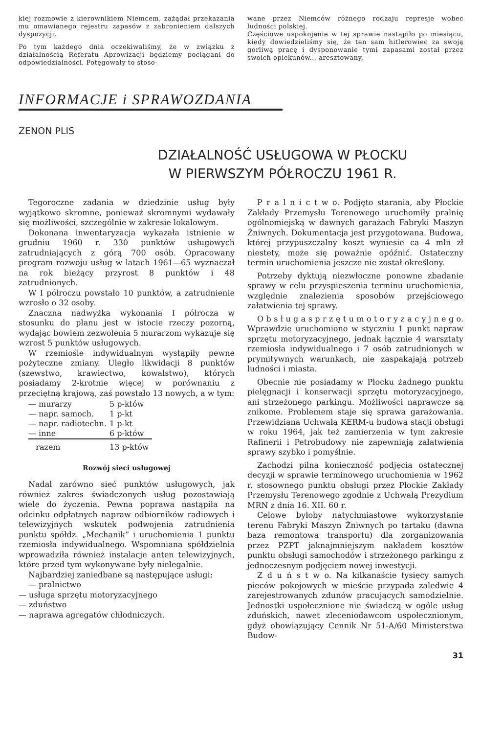kiej rozmowie z kierownikiem Niemcem, zażądał przekazania mu omawianego rejestru zapasów z zabronieniem dalszych dyspozycji.
Po tym każdego dnia oczekiwaliśmy, że w związku z działalnością Referatu Aprowizacji będziemy pociągani do odpowiedzialności. Potęgowały to stoso-
wane przez Niemców różnego rodzaju represje wobec ludności polskiej.
Częściowe uspokojenie w tej sprawie nastąpiło po miesiącu, kiedy dowiedzieliśmy się, że ten sam hitlerowiec za swoją gorliwą pracę i dysponowanie tymi zapasami został przez swoich opiekunów... aresztowany.—
INFORMACJE i SPRAWOZDANIA
ZENON PLIS
DZIAŁALNOŚĆ USŁUGOWA W PŁOCKU
W PIERWSZYM PÓŁROCZU 1961 R.
Tegoroczne zadania w dziedzinie usług były wyjątkowo skromne, ponieważ skromnymi wydawały się możliwości, szczególnie w zakresie lokalowym.
Dokonana inwentaryzacja wykazała istnienie w grudniu 1960 r. 330 punktów usługowych zatrudniających z górą 700 osób. Opracowany program rozwoju usług w latach 1961—65 wyznaczał na rok bieżący przyrost 8 punktów i 48 zatrudnionych.
W I półroczu powstało 10 punktów, a zatrudnienie wzrosło o 32 osoby.
Znaczna nadwyżka wykonania I półrocza w stosunku do planu jest w istocie rzeczy pozorną, wydając bowiem zezwolenia 5 murarzom wykazuje się wzrost 5 punktów usługowych.
W rzemiośle indywidualnym wystąpiły pewne pożyteczne zmiany. Uległo likwidacji 8 punktów (szewstwo, krawiectwo, kowalstwo), których posiadamy 2-krotnie więcej w porównaniu z przeciętną krajową, zaś powstało 13 nowych, a w tym:
| — murarzy | 5 p-któw |
| — napr. samoch. | 1 p-kt |
| — napr. radiotechn. | 1 p-kt |
| — inne | 6 p-któw |
| razem | 13 p-któw |
Rozwój sieci usługowej
Nadal zarówno sieć punktów usługowych, jak również zakres świadczonych usług pozostawiają wiele do życzenia. Pewna poprawa nastąpiła na odcinku odpłatnych napraw odbiorników radiowych i telewizyjnych wskutek podwojenia zatrudnienia punktu spółdz. „Mechanik” i uruchomienia 1 punktu rzemiosła indywidualnego. Wspomniana spółdzielnia wprowadziła również instalacje anten telewizyjnych, które przed tym wykonywane były nielegalnie.
Najbardziej zaniedbane są następujące usługi:
— pralnictwo
— usługa sprzętu motoryzacyjnego
— zduństwo
— naprawa agregatów chłodniczych.
P r a l n i c t w o. Podjęto starania, aby Płockie Zakłady Przemysłu Terenowego uruchomiły pralnię ogólnomiejską w dawnych garażach Fabryki Maszyn Żniwnych. Dokumentacja jest przygotowana. Budowa, której przypuszczalny koszt wyniesie ca 4 mln zł niestety, może się poważnie opóźnić. Ostateczny termin uruchomienia jeszcze nie został określony.
Potrzeby dyktują niezwłoczne ponowne zbadanie sprawy w celu przyspieszenia terminu uruchomienia, względnie znalezienia sposobów przejściowego załatwienia tej sprawy.
O b s ł u g a s p r z ę t u m o t o r y z a c y j n e g o. Wprawdzie uruchomiono w styczniu 1 punkt napraw sprzętu motoryzacyjnego, jednak łącznie 4 warsztaty rzemiosła indywidualnego i 7 osób zatrudnionych w prymitywnych warunkach, nie zaspakajają potrzeb ludności i miasta.
Obecnie nie posiadamy w Płocku żadnego punktu pielęgnacji i konserwacji sprzętu motoryzacyjnego, ani strzeżonego parkingu. Możliwości naprawcze są znikome. Problemem staje się sprawa garażowania. Przewidziana Uchwałą KERM-u budowa stacji obsługi w roku 1964, jak też zamierzenia w tym zakresie Rafinerii i Petrobudowy nie zapewniają załatwienia sprawy szybko i pomyślnie.
Zachodzi pilna konieczność podjęcia ostatecznej decyzji w sprawie terminowego uruchomienia w 1962 r. stosownego punktu obsługi przez Płockie Zakłady Przemysłu Terenowego zgodnie z Uchwałą Prezydium MRN z dnia 16. XII. 60 r.
Celowe byłoby natychmiastowe wykorzystanie terenu Fabryki Maszyn Żniwnych po tartaku (dawna baza remontowa transportu) dla zorganizowania przez PZPT jaknajmniejszym nakładem kosztów punktu obsługi samochodów i strzeżonego parkingu z jednoczesnym podjęciem nowej inwestycji.
Z d u ń s t w o. Na kilkanaście tysięcy samych pieców pokojowych w mieście przypada zaledwie 4 zarejestrowanych zdunów pracujących samodzielnie. Jednostki uspołecznione nie świadczą w ogóle usług zduńskich, nawet zleceniodawcom uspołecznionym, gdyż obowiązujący Cennik Nr 51-A/60 Ministerstwa Budow-
31